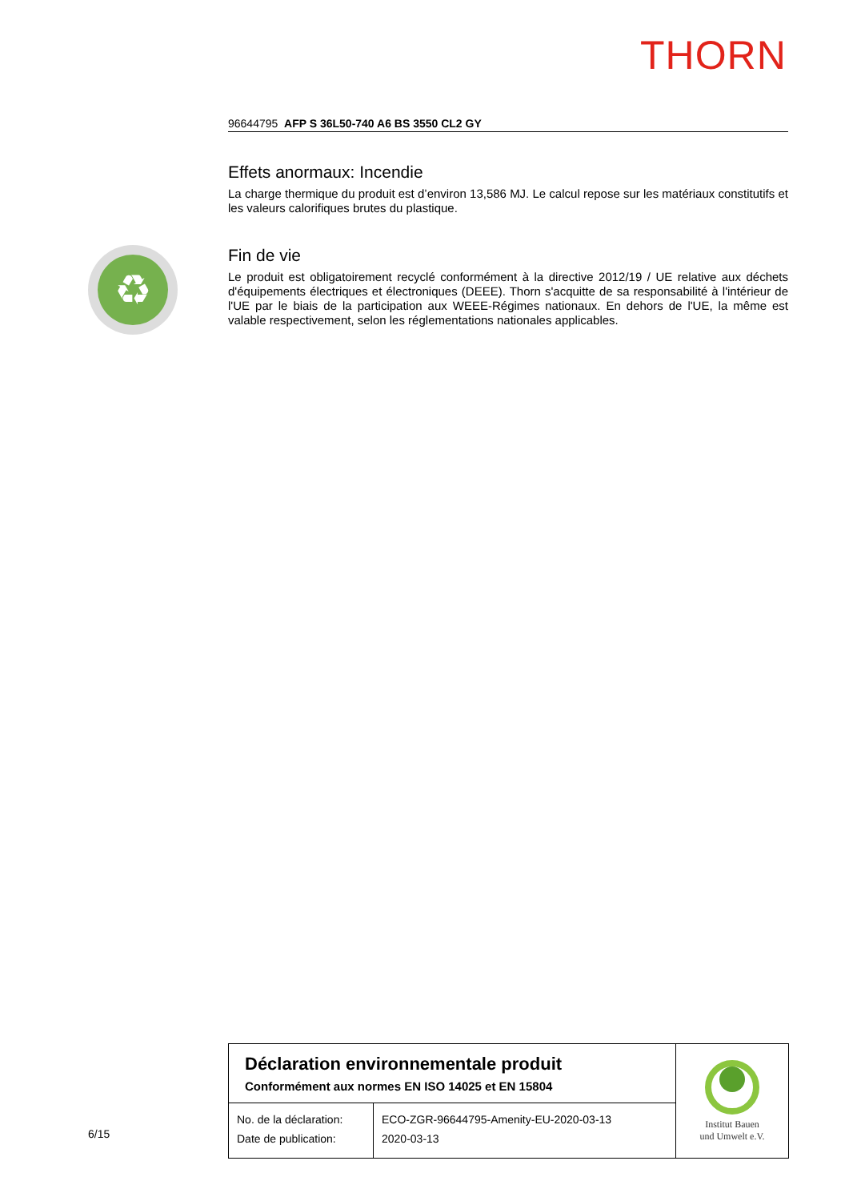THORN
♻
96644795 AFP S 36L50-740 A6 BS 3550 CL2 GY
Effets anormaux: Incendie
La charge thermique du produit est d’environ 13,586 MJ. Le calcul repose sur les matériaux constitutifs et les valeurs calorifiques brutes du plastique.
Fin de vie
Le produit est obligatoirement recyclé conformément à la directive 2012/19 / UE relative aux déchets d'équipements électriques et électroniques (DEEE). Thorn s'acquitte de sa responsabilité à l'intérieur de l'UE par le biais de la participation aux WEEE-Régimes nationaux. En dehors de l'UE, la même est valable respectivement, selon les réglementations nationales applicables.
6/15
| Déclaration environnementale produit Conformément aux normes EN ISO 14025 et EN 15804 | | Institut Bauen und Umwelt e.V. |
| No. de la déclaration: Date de publication: | ECO-ZGR-96644795-Amenity-EU-2020-03-13 2020-03-13 | |